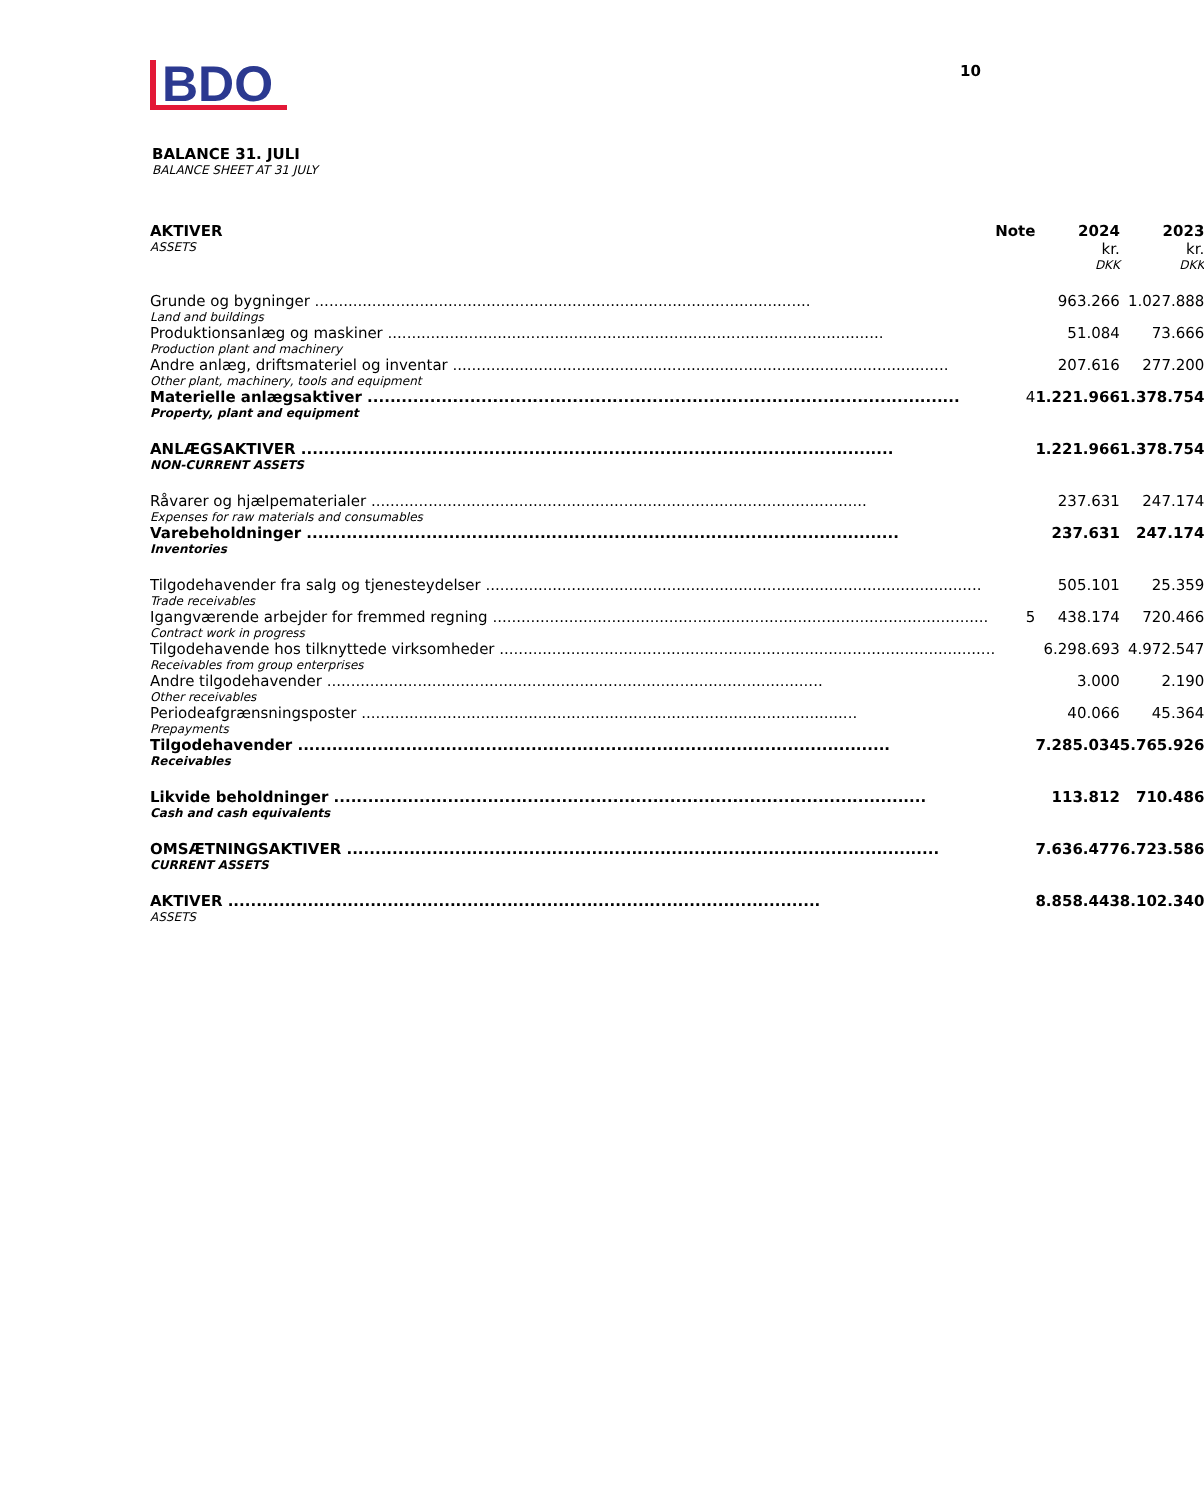BDO
10
BALANCE 31. JULI
BALANCE SHEET AT 31 JULY
| AKTIVER ASSETS | Note | 2024 kr. DKK | 2023 kr. DKK |
| --- | --- | --- | --- |
| Grunde og bygninger Land and buildings | | 963.266 | 1.027.888 |
| Produktionsanlæg og maskiner Production plant and machinery | | 51.084 | 73.666 |
| Andre anlæg, driftsmateriel og inventar Other plant, machinery, tools and equipment | | 207.616 | 277.200 |
| Materielle anlægsaktiver Property, plant and equipment | 4 | 1.221.966 | 1.378.754 |
| ANLÆGSAKTIVER NON-CURRENT ASSETS | | 1.221.966 | 1.378.754 |
| Råvarer og hjælpematerialer Expenses for raw materials and consumables | | 237.631 | 247.174 |
| Varebeholdninger Inventories | | 237.631 | 247.174 |
| Tilgodehavender fra salg og tjenesteydelser Trade receivables | | 505.101 | 25.359 |
| Igangværende arbejder for fremmed regning Contract work in progress | 5 | 438.174 | 720.466 |
| Tilgodehavende hos tilknyttede virksomheder Receivables from group enterprises | | 6.298.693 | 4.972.547 |
| Andre tilgodehavender Other receivables | | 3.000 | 2.190 |
| Periodeafgrænsningsposter Prepayments | | 40.066 | 45.364 |
| Tilgodehavender Receivables | | 7.285.034 | 5.765.926 |
| Likvide beholdninger Cash and cash equivalents | | 113.812 | 710.486 |
| OMSÆTNINGSAKTIVER CURRENT ASSETS | | 7.636.477 | 6.723.586 |
| AKTIVER ASSETS | | 8.858.443 | 8.102.340 |